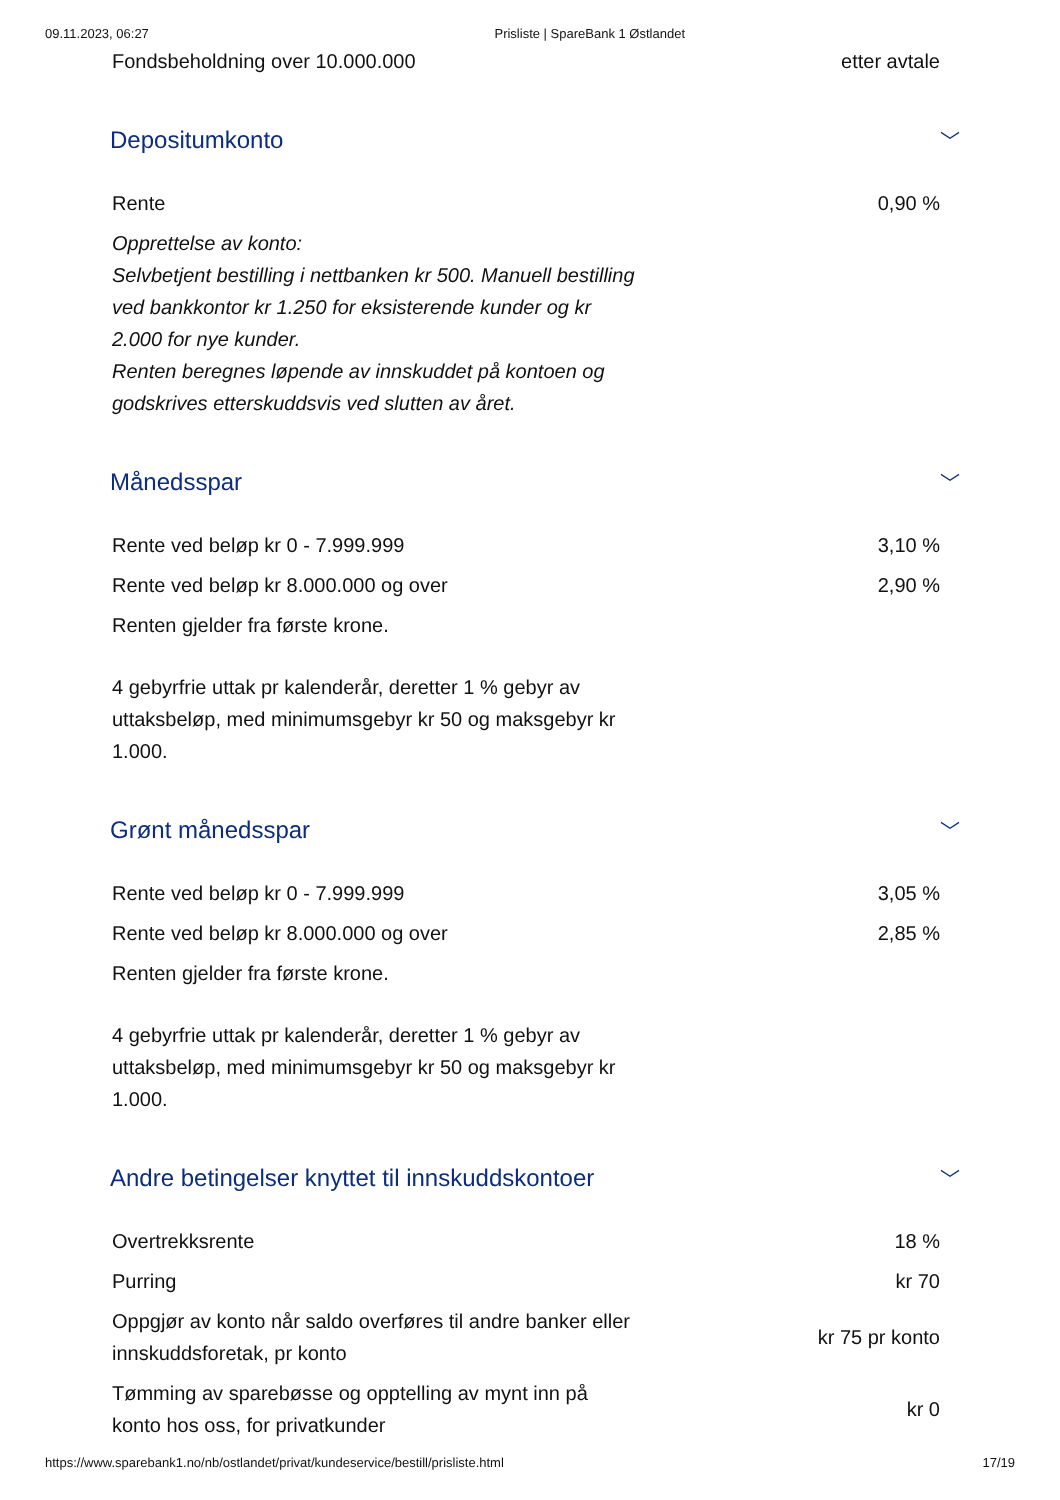09.11.2023, 06:27 Prisliste | SpareBank 1 Østlandet
| Fondsbeholdning over 10.000.000 | etter avtale |
Depositumkonto ﹀
| Rente | 0,90 % |
| Opprettelse av konto: Selvbetjent bestilling i nettbanken kr 500. Manuell bestilling ved bankkontor kr 1.250 for eksisterende kunder og kr 2.000 for nye kunder. Renten beregnes løpende av innskuddet på kontoen og godskrives etterskuddsvis ved slutten av året. | |
Månedsspar ﹀
| Rente ved beløp kr 0 - 7.999.999 | 3,10 % |
| Rente ved beløp kr 8.000.000 og over | 2,90 % |
| Renten gjelder fra første krone. 4 gebyrfrie uttak pr kalenderår, deretter 1 % gebyr av uttaksbeløp, med minimumsgebyr kr 50 og maksgebyr kr 1.000. | |
Grønt månedsspar ﹀
| Rente ved beløp kr 0 - 7.999.999 | 3,05 % |
| Rente ved beløp kr 8.000.000 og over | 2,85 % |
| Renten gjelder fra første krone. 4 gebyrfrie uttak pr kalenderår, deretter 1 % gebyr av uttaksbeløp, med minimumsgebyr kr 50 og maksgebyr kr 1.000. | |
Andre betingelser knyttet til innskuddskontoer ﹀
| Overtrekksrente | 18 % |
| Purring | kr 70 |
| Oppgjør av konto når saldo overføres til andre banker eller innskuddsforetak, pr konto | kr 75 pr konto |
| Tømming av sparebøsse og opptelling av mynt inn på konto hos oss, for privatkunder | kr 0 |
https://www.sparebank1.no/nb/ostlandet/privat/kundeservice/bestill/prisliste.html 17/19